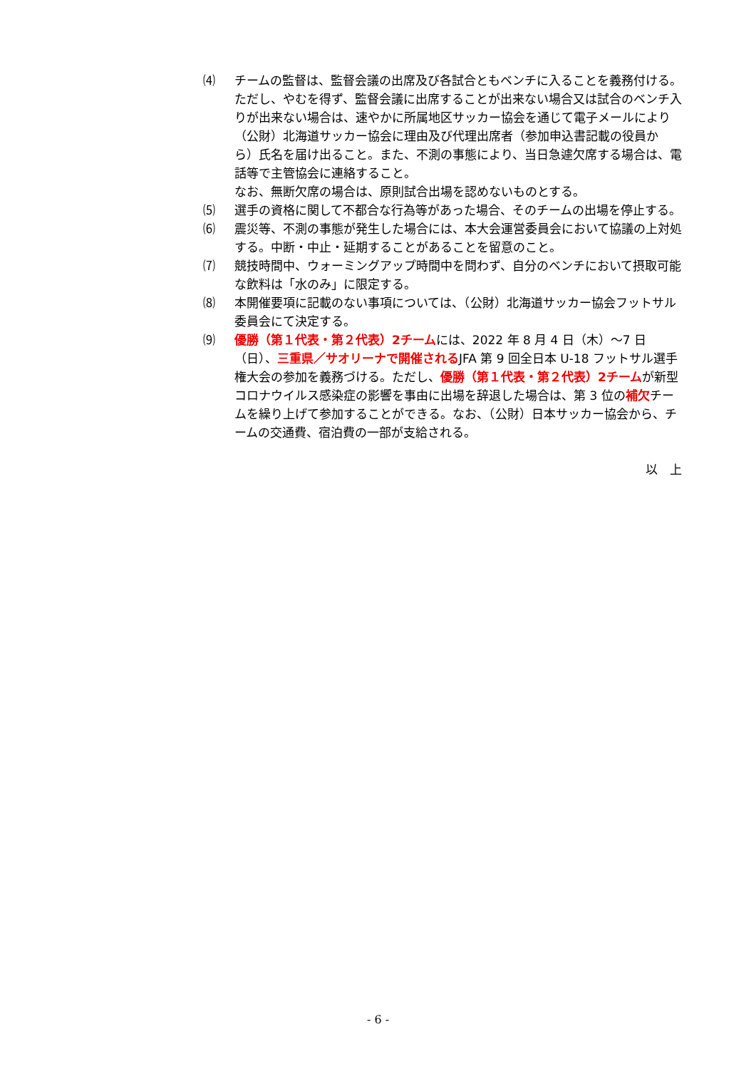⑷ チームの監督は、監督会議の出席及び各試合ともベンチに入ることを義務付ける。ただし、やむを得ず、監督会議に出席することが出来ない場合又は試合のベンチ入りが出来ない場合は、速やかに所属地区サッカー協会を通じて電子メールにより（公財）北海道サッカー協会に理由及び代理出席者（参加申込書記載の役員から）氏名を届け出ること。また、不測の事態により、当日急遽欠席する場合は、電話等で主管協会に連絡すること。
なお、無断欠席の場合は、原則試合出場を認めないものとする。
⑸ 選手の資格に関して不都合な行為等があった場合、そのチームの出場を停止する。
⑹ 震災等、不測の事態が発生した場合には、本大会運営委員会において協議の上対処する。中断・中止・延期することがあることを留意のこと。
⑺ 競技時間中、ウォーミングアップ時間中を問わず、自分のベンチにおいて摂取可能な飲料は「水のみ」に限定する。
⑻ 本開催要項に記載のない事項については、（公財）北海道サッカー協会フットサル委員会にて決定する。
⑼ 優勝（第１代表・第２代表）2チームには、2022 年 8 月 4 日（木）～7 日（日）、三重県／サオリーナで開催されるJFA 第 9 回全日本 U-18 フットサル選手権大会の参加を義務づける。ただし、優勝（第１代表・第２代表）2チームが新型コロナウイルス感染症の影響を事由に出場を辞退した場合は、第 3 位の補欠チームを繰り上げて参加することができる。なお、（公財）日本サッカー協会から、チームの交通費、宿泊費の一部が支給される。
以　上
- 6 -